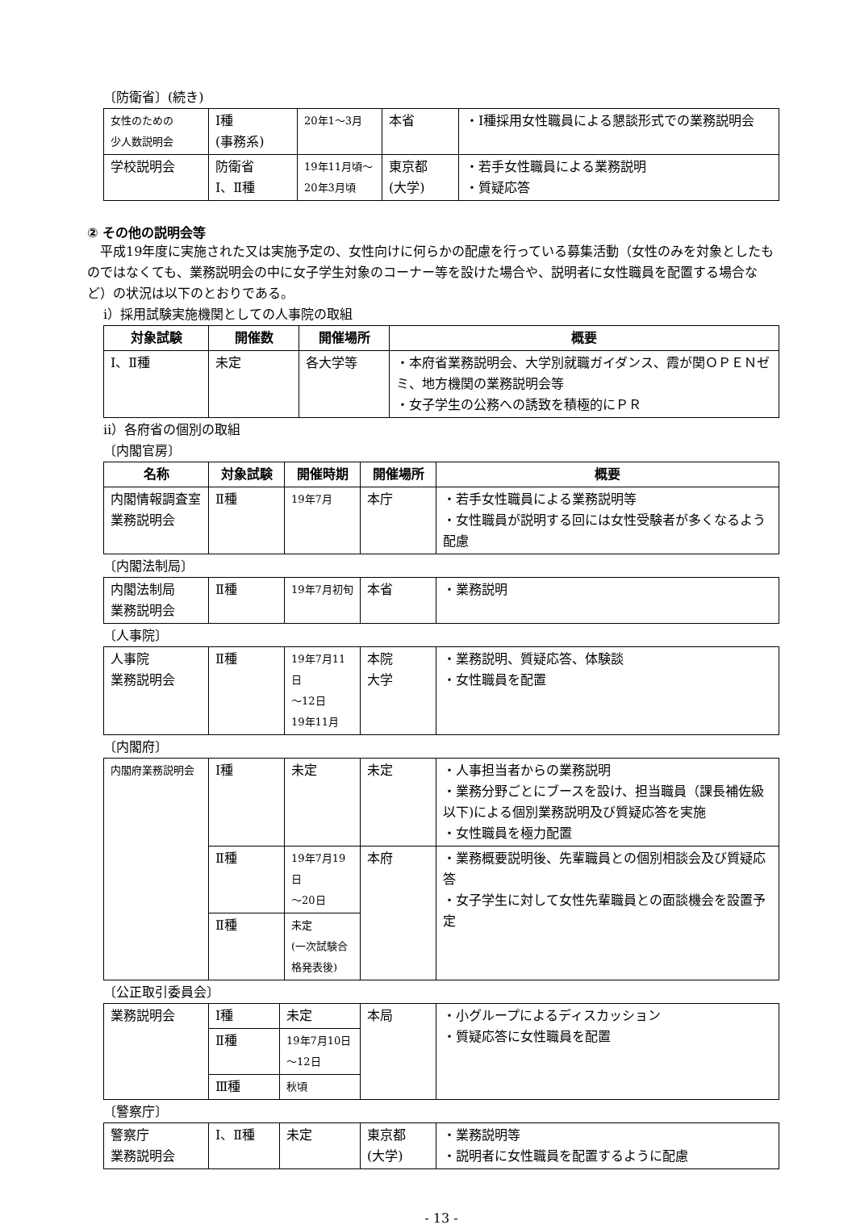〔防衛省〕(続き)
| 女性のための 少人数説明会 | Ⅰ種 (事務系) | 20年1～3月 | 本省 | ・Ⅰ種採用女性職員による懇談形式での業務説明会 |
| 学校説明会 | 防衛省 Ⅰ、Ⅱ種 | 19年11月頃～ 20年3月頃 | 東京都 (大学) | ・若手女性職員による業務説明 ・質疑応答 |
② その他の説明会等
　平成19年度に実施された又は実施予定の、女性向けに何らかの配慮を行っている募集活動（女性のみを対象としたものではなくても、業務説明会の中に女子学生対象のコーナー等を設けた場合や、説明者に女性職員を配置する場合など）の状況は以下のとおりである。
ⅰ）採用試験実施機関としての人事院の取組
| 対象試験 | 開催数 | 開催場所 | 概要 |
| --- | --- | --- | --- |
| Ⅰ、Ⅱ種 | 未定 | 各大学等 | ・本府省業務説明会、大学別就職ガイダンス、霞が関ＯＰＥＮゼミ、地方機関の業務説明会等 ・女子学生の公務への誘致を積極的にＰＲ |
ⅱ）各府省の個別の取組
〔内閣官房〕
| 名称 | 対象試験 | 開催時期 | 開催場所 | 概要 |
| --- | --- | --- | --- | --- |
| 内閣情報調査室 業務説明会 | Ⅱ種 | 19年7月 | 本庁 | ・若手女性職員による業務説明等 ・女性職員が説明する回には女性受験者が多くなるよう配慮 |
〔内閣法制局〕
| 内閣法制局 業務説明会 | Ⅱ種 | 19年7月初旬 | 本省 | ・業務説明 |
〔人事院〕
| 人事院 業務説明会 | Ⅱ種 | 19年7月11日 ～12日 19年11月 | 本院 大学 | ・業務説明、質疑応答、体験談 ・女性職員を配置 |
〔内閣府〕
| 内閣府業務説明会 | Ⅰ種 | 未定 | 未定 | ・人事担当者からの業務説明 ・業務分野ごとにブースを設け、担当職員（課長補佐級以下)による個別業務説明及び質疑応答を実施 ・女性職員を極力配置 |
| | Ⅱ種 | 19年7月19日 ～20日 | 本府 | ・業務概要説明後、先輩職員との個別相談会及び質疑応答 ・女子学生に対して女性先輩職員との面談機会を設置予定 |
| | Ⅱ種 | 未定 (一次試験合 格発表後) | | |
〔公正取引委員会〕
| 業務説明会 | Ⅰ種 | 未定 | 本局 | ・小グループによるディスカッション ・質疑応答に女性職員を配置 |
| | Ⅱ種 | 19年7月10日 ～12日 | | |
| | Ⅲ種 | 秋頃 | | |
〔警察庁〕
| 警察庁 業務説明会 | Ⅰ、Ⅱ種 | 未定 | 東京都 (大学) | ・業務説明等 ・説明者に女性職員を配置するように配慮 |
- 13 -